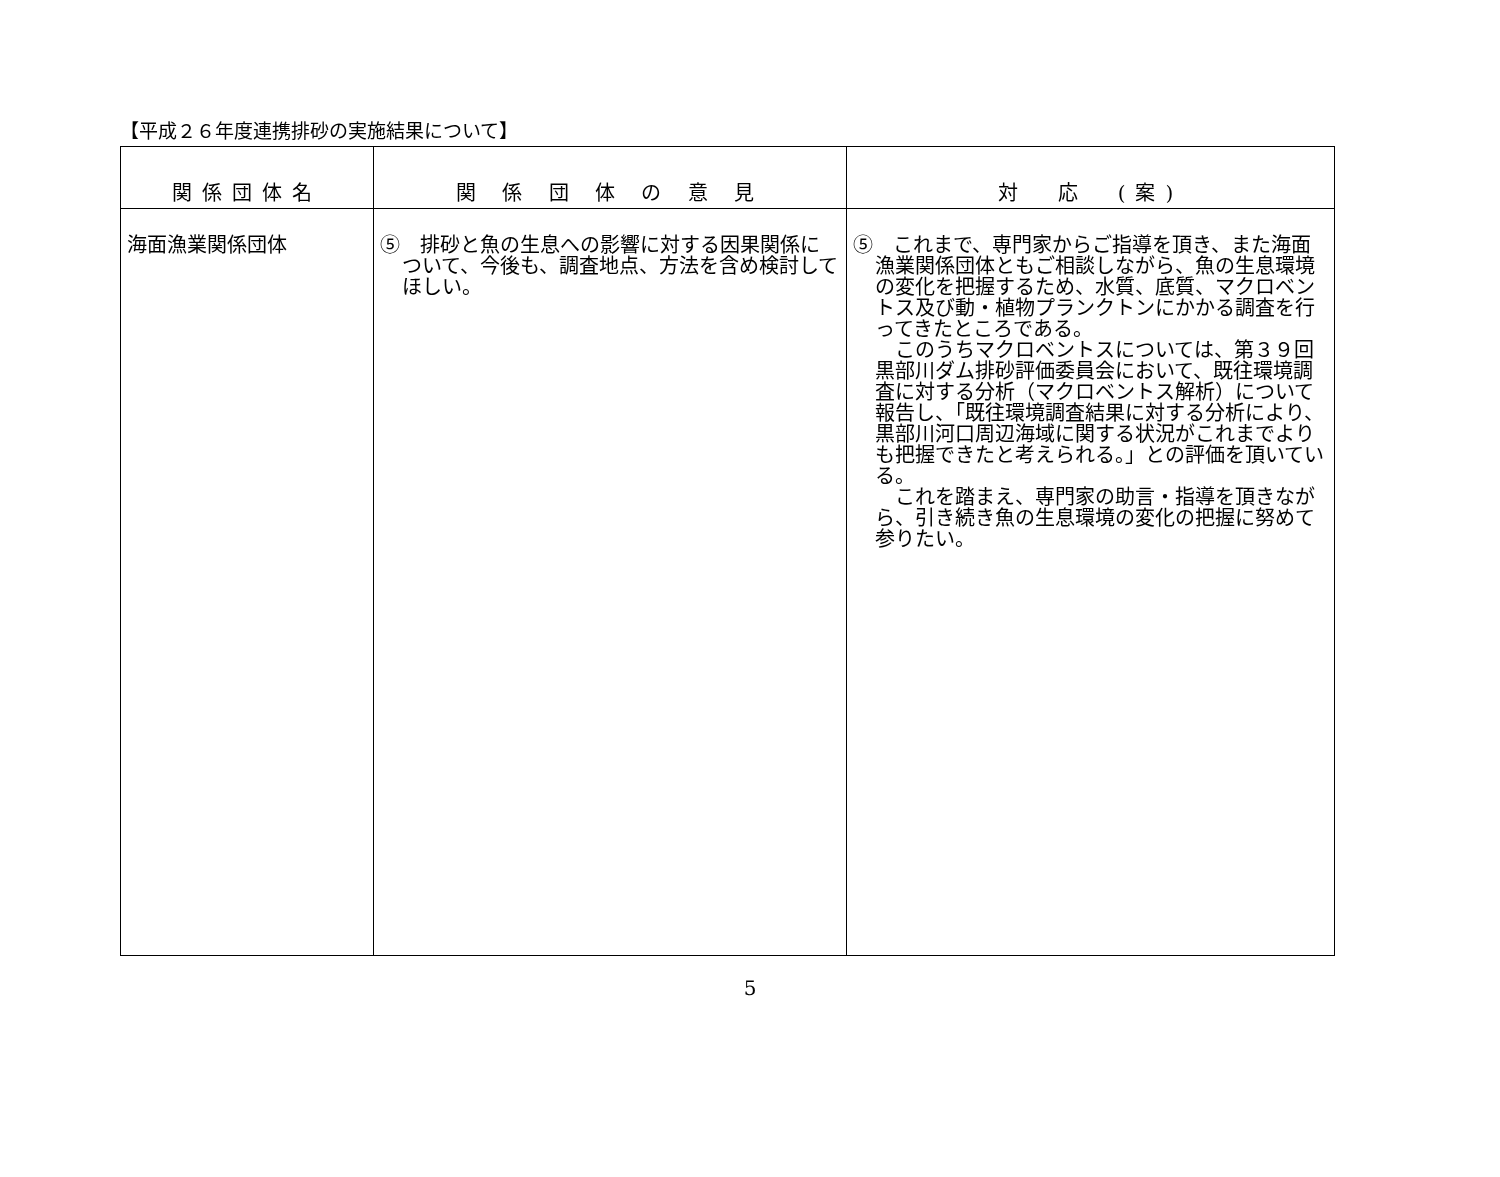【平成２６年度連携排砂の実施結果について】
| 関係団体名 | 関 係 団 体 の 意 見 | 対 応 (案) |
| --- | --- | --- |
| 海面漁業関係団体 | ⑤ 排砂と魚の生息への影響に対する因果関係について、今後も、調査地点、方法を含め検討してほしい。 | ⑤ これまで、専門家からご指導を頂き、また海面漁業関係団体ともご相談しながら、魚の生息環境の変化を把握するため、水質、底質、マクロベントス及び動・植物プランクトンにかかる調査を行ってきたところである。 このうちマクロベントスについては、第３９回黒部川ダム排砂評価委員会において、既往環境調査に対する分析（マクロベントス解析）について報告し、「既往環境調査結果に対する分析により、黒部川河口周辺海域に関する状況がこれまでよりも把握できたと考えられる。」との評価を頂いている。 これを踏まえ、専門家の助言・指導を頂きながら、引き続き魚の生息環境の変化の把握に努めて参りたい。 |
5